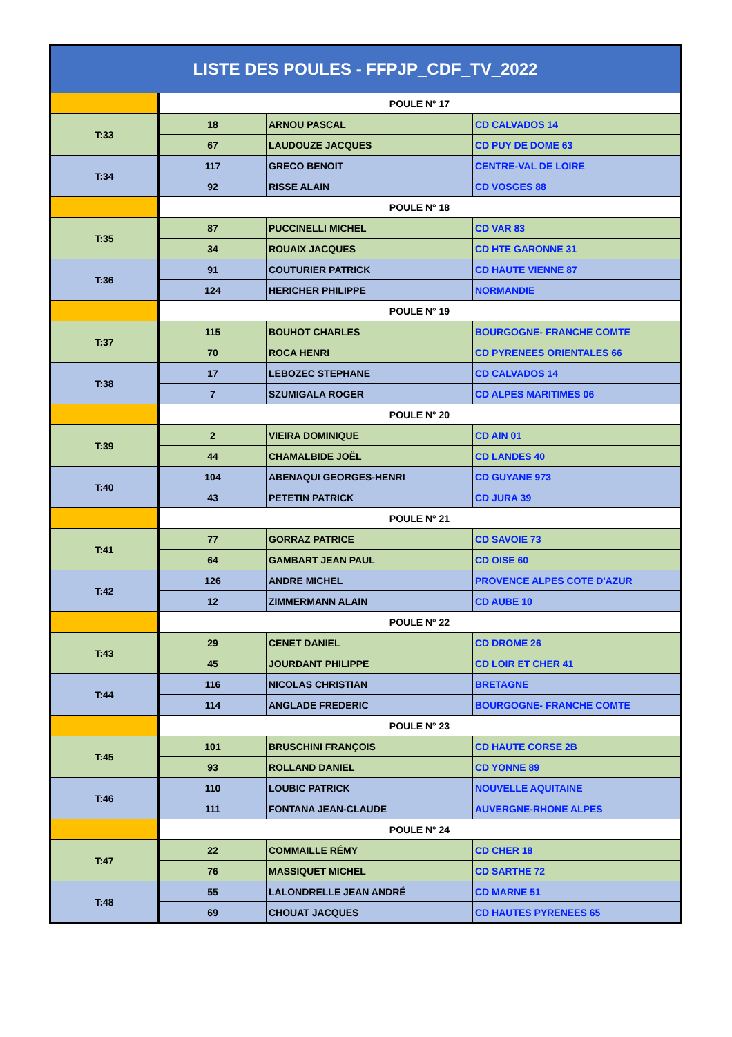| LISTE DES POULES - FFPJP_CDF_TV_2022 | | | |
| --- | --- | --- | --- |
| | POULE N° 17 | | |
| T:33 | 18 | ARNOU PASCAL | CD CALVADOS 14 |
| | 67 | LAUDOUZE JACQUES | CD PUY DE DOME 63 |
| T:34 | 117 | GRECO BENOIT | CENTRE-VAL DE LOIRE |
| | 92 | RISSE ALAIN | CD VOSGES 88 |
| | POULE N° 18 | | |
| T:35 | 87 | PUCCINELLI MICHEL | CD VAR 83 |
| | 34 | ROUAIX JACQUES | CD HTE GARONNE 31 |
| T:36 | 91 | COUTURIER PATRICK | CD HAUTE VIENNE 87 |
| | 124 | HERICHER PHILIPPE | NORMANDIE |
| | POULE N° 19 | | |
| T:37 | 115 | BOUHOT CHARLES | BOURGOGNE- FRANCHE COMTE |
| | 70 | ROCA HENRI | CD PYRENEES ORIENTALES 66 |
| T:38 | 17 | LEBOZEC STEPHANE | CD CALVADOS 14 |
| | 7 | SZUMIGALA ROGER | CD ALPES MARITIMES 06 |
| | POULE N° 20 | | |
| T:39 | 2 | VIEIRA DOMINIQUE | CD AIN 01 |
| | 44 | CHAMALBIDE JOËL | CD LANDES 40 |
| T:40 | 104 | ABENAQUI GEORGES-HENRI | CD GUYANE 973 |
| | 43 | PETETIN PATRICK | CD JURA 39 |
| | POULE N° 21 | | |
| T:41 | 77 | GORRAZ PATRICE | CD SAVOIE 73 |
| | 64 | GAMBART JEAN PAUL | CD OISE 60 |
| T:42 | 126 | ANDRE MICHEL | PROVENCE ALPES COTE D'AZUR |
| | 12 | ZIMMERMANN ALAIN | CD AUBE 10 |
| | POULE N° 22 | | |
| T:43 | 29 | CENET DANIEL | CD DROME 26 |
| | 45 | JOURDANT PHILIPPE | CD LOIR ET CHER 41 |
| T:44 | 116 | NICOLAS CHRISTIAN | BRETAGNE |
| | 114 | ANGLADE FREDERIC | BOURGOGNE- FRANCHE COMTE |
| | POULE N° 23 | | |
| T:45 | 101 | BRUSCHINI FRANÇOIS | CD HAUTE CORSE 2B |
| | 93 | ROLLAND DANIEL | CD YONNE 89 |
| T:46 | 110 | LOUBIC PATRICK | NOUVELLE AQUITAINE |
| | 111 | FONTANA JEAN-CLAUDE | AUVERGNE-RHONE ALPES |
| | POULE N° 24 | | |
| T:47 | 22 | COMMAILLE RÉMY | CD CHER 18 |
| | 76 | MASSIQUET MICHEL | CD SARTHE 72 |
| T:48 | 55 | LALONDRELLE JEAN ANDRÉ | CD MARNE 51 |
| | 69 | CHOUAT JACQUES | CD HAUTES PYRENEES 65 |